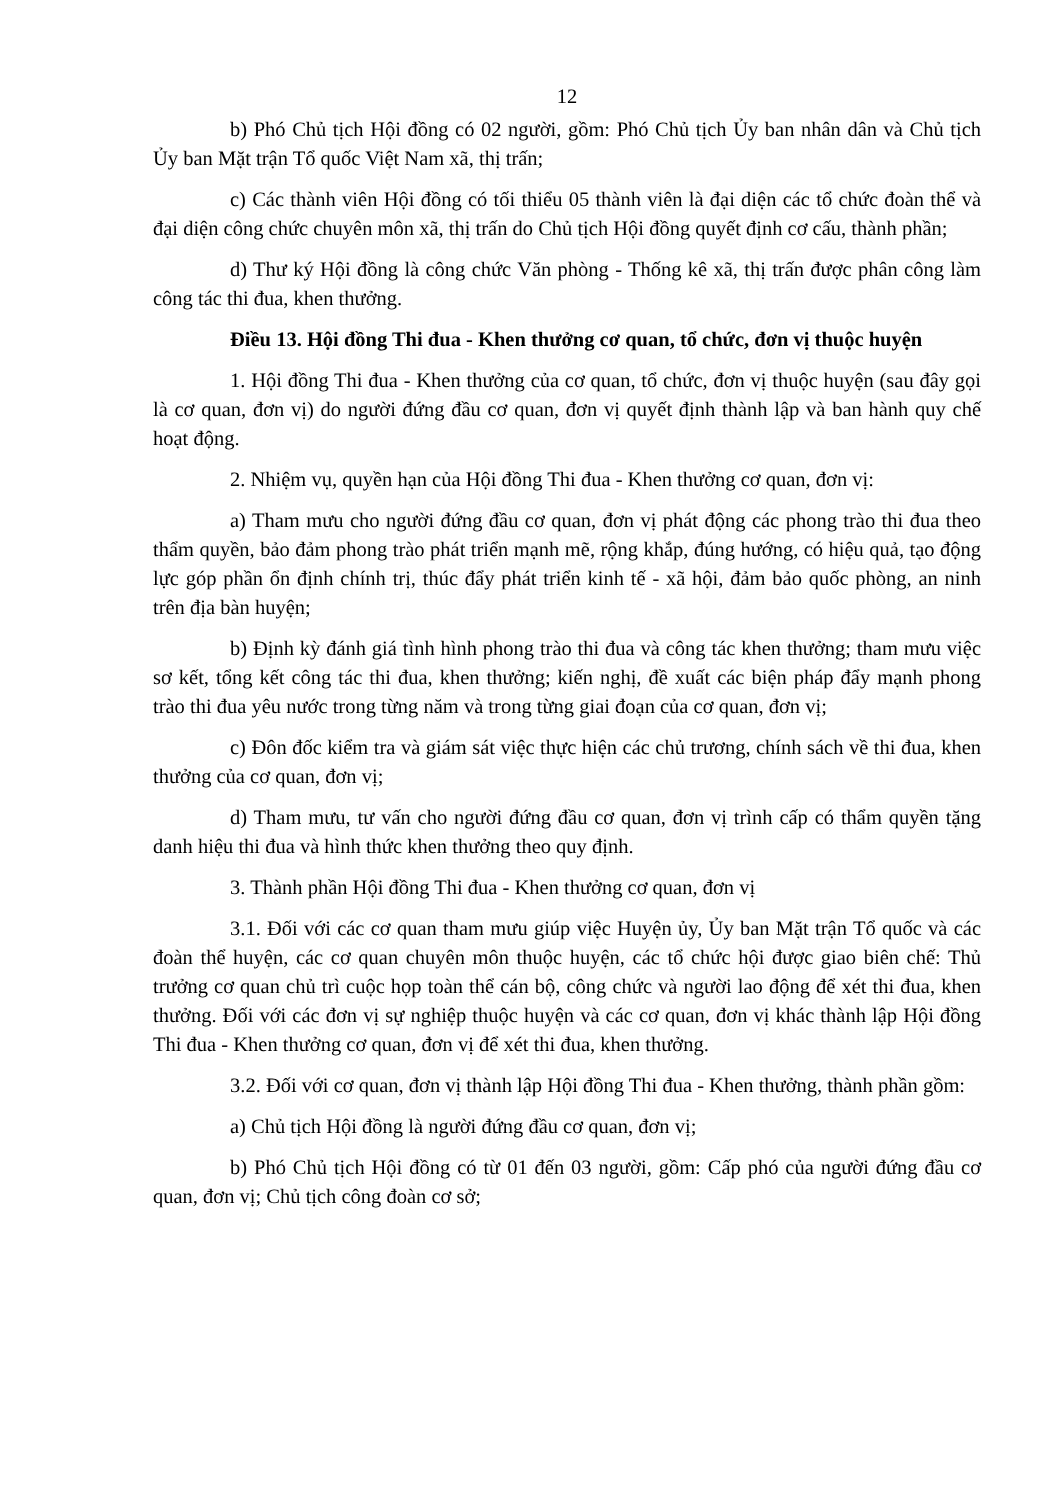12
b) Phó Chủ tịch Hội đồng có 02 người, gồm: Phó Chủ tịch Ủy ban nhân dân và Chủ tịch Ủy ban Mặt trận Tổ quốc Việt Nam xã, thị trấn;
c) Các thành viên Hội đồng có tối thiểu 05 thành viên là đại diện các tổ chức đoàn thể và đại diện công chức chuyên môn xã, thị trấn do Chủ tịch Hội đồng quyết định cơ cấu, thành phần;
d) Thư ký Hội đồng là công chức Văn phòng - Thống kê xã, thị trấn được phân công làm công tác thi đua, khen thưởng.
Điều 13. Hội đồng Thi đua - Khen thưởng cơ quan, tổ chức, đơn vị thuộc huyện
1. Hội đồng Thi đua - Khen thưởng của cơ quan, tổ chức, đơn vị thuộc huyện (sau đây gọi là cơ quan, đơn vị) do người đứng đầu cơ quan, đơn vị quyết định thành lập và ban hành quy chế hoạt động.
2. Nhiệm vụ, quyền hạn của Hội đồng Thi đua - Khen thưởng cơ quan, đơn vị:
a) Tham mưu cho người đứng đầu cơ quan, đơn vị phát động các phong trào thi đua theo thẩm quyền, bảo đảm phong trào phát triển mạnh mẽ, rộng khắp, đúng hướng, có hiệu quả, tạo động lực góp phần ổn định chính trị, thúc đẩy phát triển kinh tế - xã hội, đảm bảo quốc phòng, an ninh trên địa bàn huyện;
b) Định kỳ đánh giá tình hình phong trào thi đua và công tác khen thưởng; tham mưu việc sơ kết, tổng kết công tác thi đua, khen thưởng; kiến nghị, đề xuất các biện pháp đẩy mạnh phong trào thi đua yêu nước trong từng năm và trong từng giai đoạn của cơ quan, đơn vị;
c) Đôn đốc kiểm tra và giám sát việc thực hiện các chủ trương, chính sách về thi đua, khen thưởng của cơ quan, đơn vị;
d) Tham mưu, tư vấn cho người đứng đầu cơ quan, đơn vị trình cấp có thẩm quyền tặng danh hiệu thi đua và hình thức khen thưởng theo quy định.
3. Thành phần Hội đồng Thi đua - Khen thưởng cơ quan, đơn vị
3.1. Đối với các cơ quan tham mưu giúp việc Huyện ủy, Ủy ban Mặt trận Tổ quốc và các đoàn thể huyện, các cơ quan chuyên môn thuộc huyện, các tổ chức hội được giao biên chế: Thủ trưởng cơ quan chủ trì cuộc họp toàn thể cán bộ, công chức và người lao động để xét thi đua, khen thưởng. Đối với các đơn vị sự nghiệp thuộc huyện và các cơ quan, đơn vị khác thành lập Hội đồng Thi đua - Khen thưởng cơ quan, đơn vị để xét thi đua, khen thưởng.
3.2. Đối với cơ quan, đơn vị thành lập Hội đồng Thi đua - Khen thưởng, thành phần gồm:
a) Chủ tịch Hội đồng là người đứng đầu cơ quan, đơn vị;
b) Phó Chủ tịch Hội đồng có từ 01 đến 03 người, gồm: Cấp phó của người đứng đầu cơ quan, đơn vị; Chủ tịch công đoàn cơ sở;